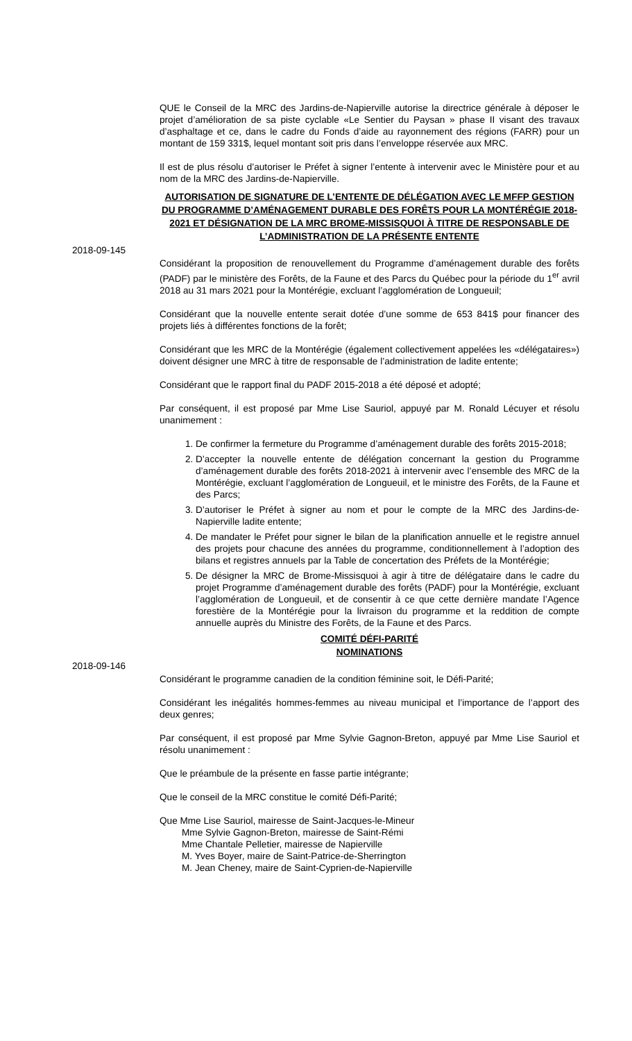QUE le Conseil de la MRC des Jardins-de-Napierville autorise la directrice générale à déposer le projet d’amélioration de sa piste cyclable «Le Sentier du Paysan » phase II visant des travaux d’asphaltage et ce, dans le cadre du Fonds d’aide au rayonnement des régions (FARR) pour un montant de 159 331$, lequel montant soit pris dans l’enveloppe réservée aux MRC.
Il est de plus résolu d’autoriser le Préfet à signer l’entente à intervenir avec le Ministère pour et au nom de la MRC des Jardins-de-Napierville.
AUTORISATION DE SIGNATURE DE L’ENTENTE DE DÉLÉGATION AVEC LE MFFP GESTION DU PROGRAMME D’AMÉNAGEMENT DURABLE DES FORÊTS POUR LA MONTÉRÉGIE 2018-2021 ET DÉSIGNATION DE LA MRC BROME-MISSISQUOI À TITRE DE RESPONSABLE DE L’ADMINISTRATION DE LA PRÉSENTE ENTENTE
2018-09-145
Considérant la proposition de renouvellement du Programme d’aménagement durable des forêts (PADF) par le ministère des Forêts, de la Faune et des Parcs du Québec pour la période du 1<sup>er</sup> avril 2018 au 31 mars 2021 pour la Montérégie, excluant l’agglomération de Longueuil;
Considérant que la nouvelle entente serait dotée d’une somme de 653 841$ pour financer des projets liés à différentes fonctions de la forêt;
Considérant que les MRC de la Montérégie (également collectivement appelées les «délégataires») doivent désigner une MRC à titre de responsable de l’administration de ladite entente;
Considérant que le rapport final du PADF 2015-2018 a été déposé et adopté;
Par conséquent, il est proposé par Mme Lise Sauriol, appuyé par M. Ronald Lécuyer et résolu unanimement :
1. De confirmer la fermeture du Programme d’aménagement durable des forêts 2015-2018;
2. D’accepter la nouvelle entente de délégation concernant la gestion du Programme d’aménagement durable des forêts 2018-2021 à intervenir avec l’ensemble des MRC de la Montérégie, excluant l’agglomération de Longueuil, et le ministre des Forêts, de la Faune et des Parcs;
3. D’autoriser le Préfet à signer au nom et pour le compte de la MRC des Jardins-de-Napierville ladite entente;
4. De mandater le Préfet pour signer le bilan de la planification annuelle et le registre annuel des projets pour chacune des années du programme, conditionnellement à l’adoption des bilans et registres annuels par la Table de concertation des Préfets de la Montérégie;
5. De désigner la MRC de Brome-Missisquoi à agir à titre de délégataire dans le cadre du projet Programme d’aménagement durable des forêts (PADF) pour la Montérégie, excluant l’agglomération de Longueuil, et de consentir à ce que cette dernière mandate l’Agence forestière de la Montérégie pour la livraison du programme et la reddition de compte annuelle auprès du Ministre des Forêts, de la Faune et des Parcs.
COMITÉ DÉFI-PARITÉ
NOMINATIONS
2018-09-146
Considérant le programme canadien de la condition féminine soit, le Défi-Parité;
Considérant les inégalités hommes-femmes au niveau municipal et l’importance de l’apport des deux genres;
Par conséquent, il est proposé par Mme Sylvie Gagnon-Breton, appuyé par Mme Lise Sauriol et résolu unanimement :
Que le préambule de la présente en fasse partie intégrante;
Que le conseil de la MRC constitue le comité Défi-Parité;
Que Mme Lise Sauriol, mairesse de Saint-Jacques-le-Mineur
Mme Sylvie Gagnon-Breton, mairesse de Saint-Rémi
Mme Chantale Pelletier, mairesse de Napierville
M. Yves Boyer, maire de Saint-Patrice-de-Sherrington
M. Jean Cheney, maire de Saint-Cyprien-de-Napierville